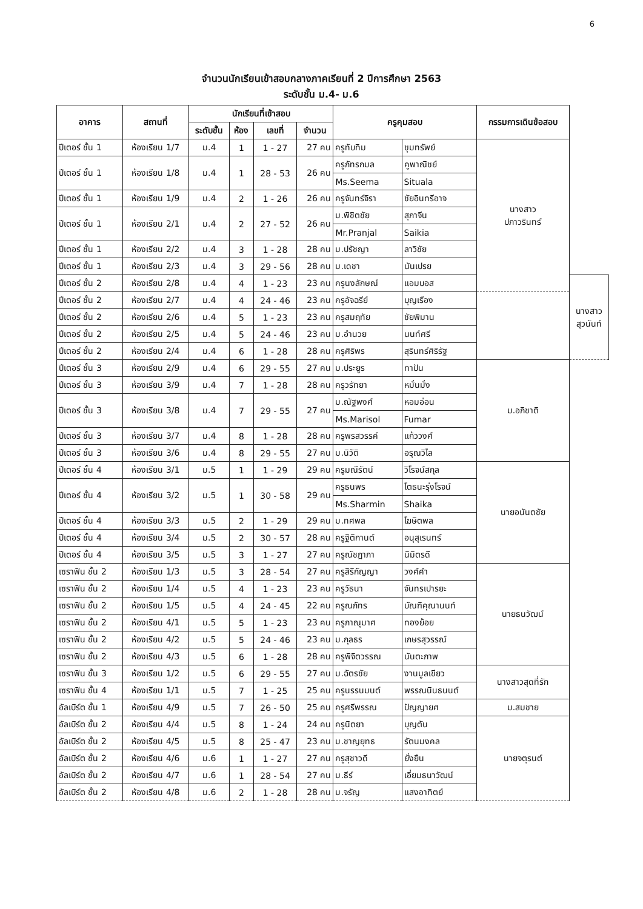6
จำนวนนักเรียนเข้าสอบกลางภาคเรียนที่ 2 ปีการศึกษา 2563
ระดับชั้น ม.4- ม.6
| อาคาร | สถานที่ | นักเรียนที่เข้าสอบ | | | | ครูคุมสอบ | | กรรมการเดินข้อสอบ | |
| --- | --- | --- | --- | --- | --- | --- | --- | --- | --- |
| | | ระดับชั้น | ห้อง | เลขที่ | จำนวน | | | | |
| ปีเตอร์ ชั้น 1 | ห้องเรียน 1/7 | ม.4 | 1 | 1 - 27 | 27 คน | ครูทับทิม | ขุมทรัพย์ | นางสาว ปภาวรินทร์ | |
| ปีเตอร์ ชั้น 1 | ห้องเรียน 1/8 | ม.4 | 1 | 28 - 53 | 26 คน | ครูภัทรกมล | คูพาณิชย์ | | |
| | | | | | | Ms.Seema | Situala | | |
| ปีเตอร์ ชั้น 1 | ห้องเรียน 1/9 | ม.4 | 2 | 1 - 26 | 26 คน | ครูจันทร์จิรา | ชัยอินทรีอาจ | | |
| ปีเตอร์ ชั้น 1 | ห้องเรียน 2/1 | ม.4 | 2 | 27 - 52 | 26 คน | ม.พิชิตชัย | สุภาจีน | | |
| | | | | | | Mr.Pranjal | Saikia | | |
| ปีเตอร์ ชั้น 1 | ห้องเรียน 2/2 | ม.4 | 3 | 1 - 28 | 28 คน | ม.ปรัชญา | ลาวิชัย | | |
| ปีเตอร์ ชั้น 1 | ห้องเรียน 2/3 | ม.4 | 3 | 29 - 56 | 28 คน | ม.เดชา | นันเปรย | | |
| ปีเตอร์ ชั้น 2 | ห้องเรียน 2/8 | ม.4 | 4 | 1 - 23 | 23 คน | ครูนงลักษณ์ | แอมบอส | | นางสาว สุวนันท์ |
| ปีเตอร์ ชั้น 2 | ห้องเรียน 2/7 | ม.4 | 4 | 24 - 46 | 23 คน | ครูอัจฉรีย์ | บุญเรือง | | |
| ปีเตอร์ ชั้น 2 | ห้องเรียน 2/6 | ม.4 | 5 | 1 - 23 | 23 คน | ครูสมฤทัย | ชัยพิมาน | | |
| ปีเตอร์ ชั้น 2 | ห้องเรียน 2/5 | ม.4 | 5 | 24 - 46 | 23 คน | ม.อำนวย | นนท์ศรี | | |
| ปีเตอร์ ชั้น 2 | ห้องเรียน 2/4 | ม.4 | 6 | 1 - 28 | 28 คน | ครูศิริพร | สุรินทร์ศิริรัฐ | | |
| ปีเตอร์ ชั้น 3 | ห้องเรียน 2/9 | ม.4 | 6 | 29 - 55 | 27 คน | ม.ประยูร | ทาปัน | ม.อภิชาติ | |
| ปีเตอร์ ชั้น 3 | ห้องเรียน 3/9 | ม.4 | 7 | 1 - 28 | 28 คน | ครูวรัทยา | หมั่นมั่ง | | |
| ปีเตอร์ ชั้น 3 | ห้องเรียน 3/8 | ม.4 | 7 | 29 - 55 | 27 คน | ม.ณัฐพงศ์ | หอมอ่อน | | |
| | | | | | | Ms.Marisol | Fumar | | |
| ปีเตอร์ ชั้น 3 | ห้องเรียน 3/7 | ม.4 | 8 | 1 - 28 | 28 คน | ครูพรสวรรค์ | แก้ววงศ์ | | |
| ปีเตอร์ ชั้น 3 | ห้องเรียน 3/6 | ม.4 | 8 | 29 - 55 | 27 คน | ม.นิวัติ | อรุณวิไล | | |
| ปีเตอร์ ชั้น 4 | ห้องเรียน 3/1 | ม.5 | 1 | 1 - 29 | 29 คน | ครูมณีรัตน์ | วิโรจน์สกุล | นายอนันตชัย | |
| ปีเตอร์ ชั้น 4 | ห้องเรียน 3/2 | ม.5 | 1 | 30 - 58 | 29 คน | ครูธนพร | โตธนะรุ่งโรจน์ | | |
| | | | | | | Ms.Sharmin | Shaika | | |
| ปีเตอร์ ชั้น 4 | ห้องเรียน 3/3 | ม.5 | 2 | 1 - 29 | 29 คน | ม.ทศพล | โฆษิตพล | | |
| ปีเตอร์ ชั้น 4 | ห้องเรียน 3/4 | ม.5 | 2 | 30 - 57 | 28 คน | ครูฐิติกานต์ | อนุสุเรนทร์ | | |
| ปีเตอร์ ชั้น 4 | ห้องเรียน 3/5 | ม.5 | 3 | 1 - 27 | 27 คน | ครูณัชฎาภา | นิมิตรดี | | |
| เซราฟิน ชั้น 2 | ห้องเรียน 1/3 | ม.5 | 3 | 28 - 54 | 27 คน | ครูสิริกัญญา | วงศ์คำ | นายธนวัฒน์ | |
| เซราฟิน ชั้น 2 | ห้องเรียน 1/4 | ม.5 | 4 | 1 - 23 | 23 คน | ครูวัธนา | จันทรเปารยะ | | |
| เซราฟิน ชั้น 2 | ห้องเรียน 1/5 | ม.5 | 4 | 24 - 45 | 22 คน | ครูณภัทร | บัณฑิคุณานนท์ | | |
| เซราฟิน ชั้น 2 | ห้องเรียน 4/1 | ม.5 | 5 | 1 - 23 | 23 คน | ครูภาณุมาศ | ทองย้อย | | |
| เซราฟิน ชั้น 2 | ห้องเรียน 4/2 | ม.5 | 5 | 24 - 46 | 23 คน | ม.กุลธร | เกษรสุวรรณ์ | | |
| เซราฟิน ชั้น 2 | ห้องเรียน 4/3 | ม.5 | 6 | 1 - 28 | 28 คน | ครูพิจิตวรรณ | นันตะภาพ | | |
| เซราฟิน ชั้น 3 | ห้องเรียน 1/2 | ม.5 | 6 | 29 - 55 | 27 คน | ม.ฉัตรชัย | งานมูลเขียว | นางสาวสุดที่รัก | |
| เซราฟิน ชั้น 4 | ห้องเรียน 1/1 | ม.5 | 7 | 1 - 25 | 25 คน | ครูนรรนมนต์ | พรรณนินธนนต์ | | |
| อัลเบิร์ต ชั้น 1 | ห้องเรียน 4/9 | ม.5 | 7 | 26 - 50 | 25 คน | ครูศรีพรรณ | ปัญญายศ | ม.สมชาย | |
| อัลเบิร์ต ชั้น 2 | ห้องเรียน 4/4 | ม.5 | 8 | 1 - 24 | 24 คน | ครูนิตยา | บุญตัน | นายจตุรนต์ | |
| อัลเบิร์ต ชั้น 2 | ห้องเรียน 4/5 | ม.5 | 8 | 25 - 47 | 23 คน | ม.ชาญยุทธ | รัตนมงคล | | |
| อัลเบิร์ต ชั้น 2 | ห้องเรียน 4/6 | ม.6 | 1 | 1 - 27 | 27 คน | ครูสุชาวดี | ยั่งยืน | | |
| อัลเบิร์ต ชั้น 2 | ห้องเรียน 4/7 | ม.6 | 1 | 28 - 54 | 27 คน | ม.ธีร์ | เอี่ยมธนาวัฒน์ | | |
| อัลเบิร์ต ชั้น 2 | ห้องเรียน 4/8 | ม.6 | 2 | 1 - 28 | 28 คน | ม.จรัญ | แสงอาทิตย์ | | |